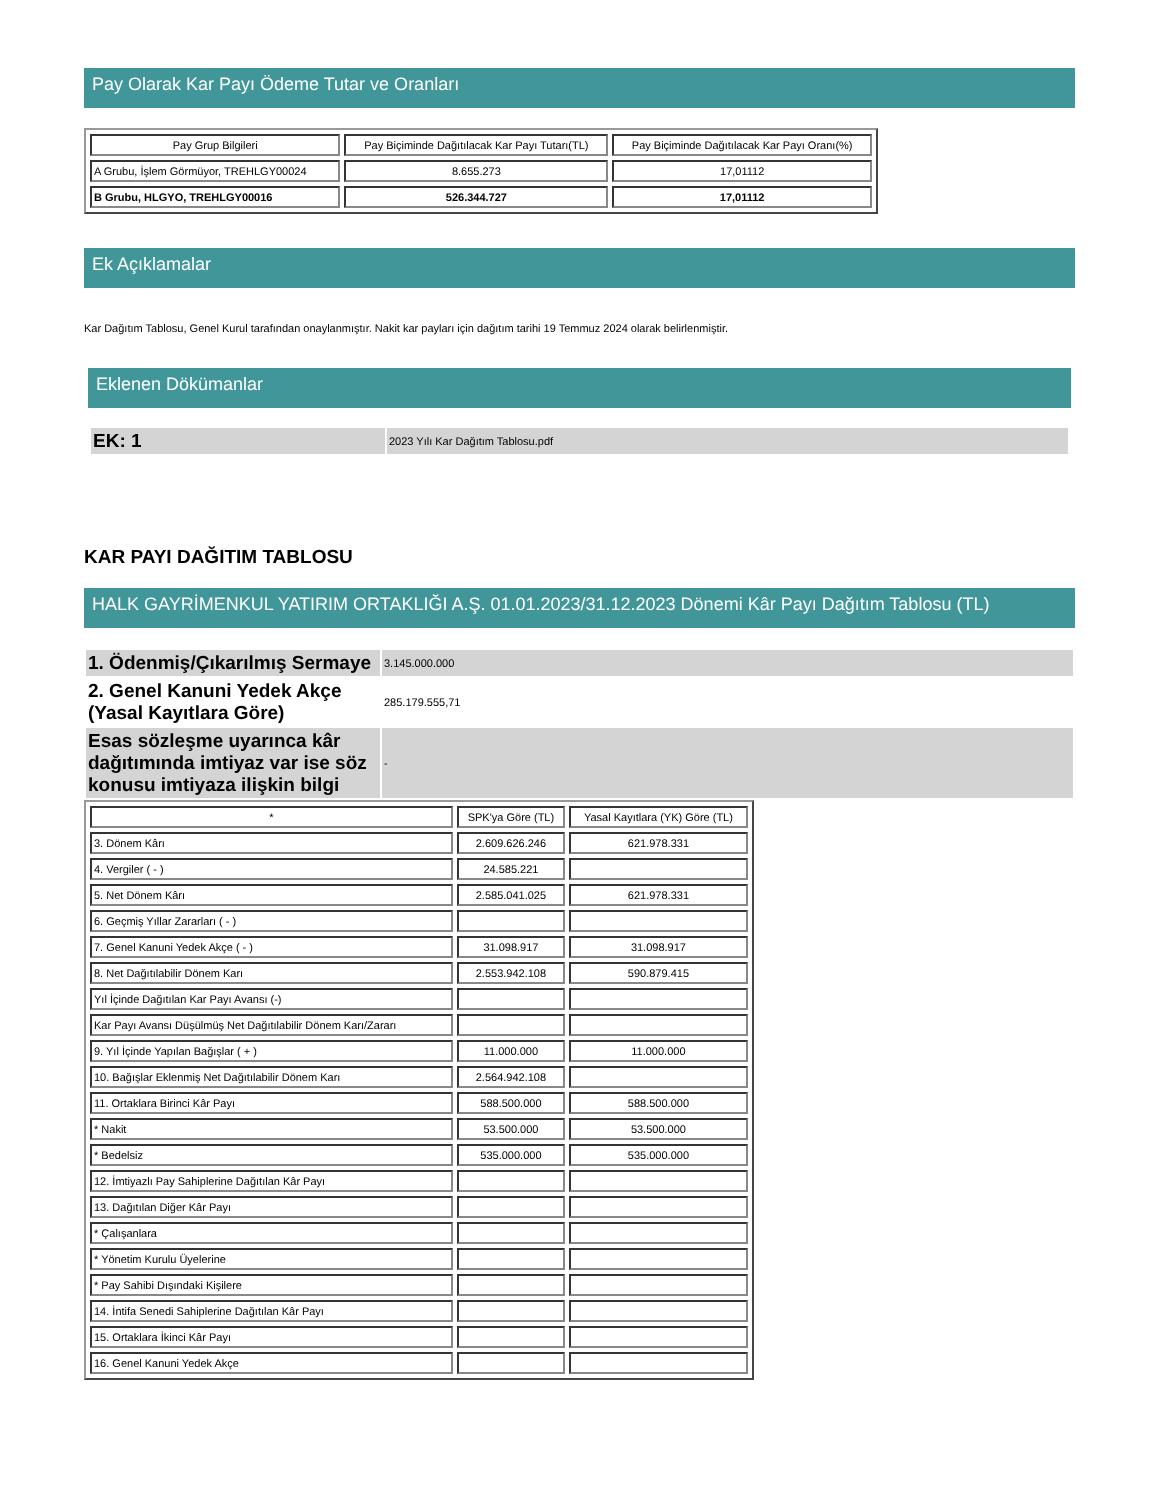Pay Olarak Kar Payı Ödeme Tutar ve Oranları
| Pay Grup Bilgileri | Pay Biçiminde Dağıtılacak Kar Payı Tutarı(TL) | Pay Biçiminde Dağıtılacak Kar Payı Oranı(%) |
| --- | --- | --- |
| A Grubu, İşlem Görmüyor, TREHLGY00024 | 8.655.273 | 17,01112 |
| B Grubu, HLGYO, TREHLGY00016 | 526.344.727 | 17,01112 |
Ek Açıklamalar
Kar Dağıtım Tablosu, Genel Kurul tarafından onaylanmıştır. Nakit kar payları için dağıtım tarihi 19 Temmuz 2024 olarak belirlenmiştir.
Eklenen Dökümanlar
| EK: 1 | 2023 Yılı Kar Dağıtım Tablosu.pdf |
KAR PAYI DAĞITIM TABLOSU
HALK GAYRİMENKUL YATIRIM ORTAKLIĞI A.Ş. 01.01.2023/31.12.2023 Dönemi Kâr Payı Dağıtım Tablosu (TL)
| 1. Ödenmiş/Çıkarılmış Sermaye | 3.145.000.000 |
| 2. Genel Kanuni Yedek Akçe (Yasal Kayıtlara Göre) | 285.179.555,71 |
| Esas sözleşme uyarınca kâr dağıtımında imtiyaz var ise söz konusu imtiyaza ilişkin bilgi | - |
| * | SPK'ya Göre (TL) | Yasal Kayıtlara (YK) Göre (TL) |
| --- | --- | --- |
| 3. Dönem Kârı | 2.609.626.246 | 621.978.331 |
| 4. Vergiler ( - ) | 24.585.221 | |
| 5. Net Dönem Kârı | 2.585.041.025 | 621.978.331 |
| 6. Geçmiş Yıllar Zararları ( - ) | | |
| 7. Genel Kanuni Yedek Akçe ( - ) | 31.098.917 | 31.098.917 |
| 8. Net Dağıtılabilir Dönem Karı | 2.553.942.108 | 590.879.415 |
| Yıl İçinde Dağıtılan Kar Payı Avansı (-) | | |
| Kar Payı Avansı Düşülmüş Net Dağıtılabilir Dönem Karı/Zararı | | |
| 9. Yıl İçinde Yapılan Bağışlar ( + ) | 11.000.000 | 11.000.000 |
| 10. Bağışlar Eklenmiş Net Dağıtılabilir Dönem Karı | 2.564.942.108 | |
| 11. Ortaklara Birinci Kâr Payı | 588.500.000 | 588.500.000 |
| * Nakit | 53.500.000 | 53.500.000 |
| * Bedelsiz | 535.000.000 | 535.000.000 |
| 12. İmtiyazlı Pay Sahiplerine Dağıtılan Kâr Payı | | |
| 13. Dağıtılan Diğer Kâr Payı | | |
| * Çalışanlara | | |
| * Yönetim Kurulu Üyelerine | | |
| * Pay Sahibi Dışındaki Kişilere | | |
| 14. İntifa Senedi Sahiplerine Dağıtılan Kâr Payı | | |
| 15. Ortaklara İkinci Kâr Payı | | |
| 16. Genel Kanuni Yedek Akçe | | |